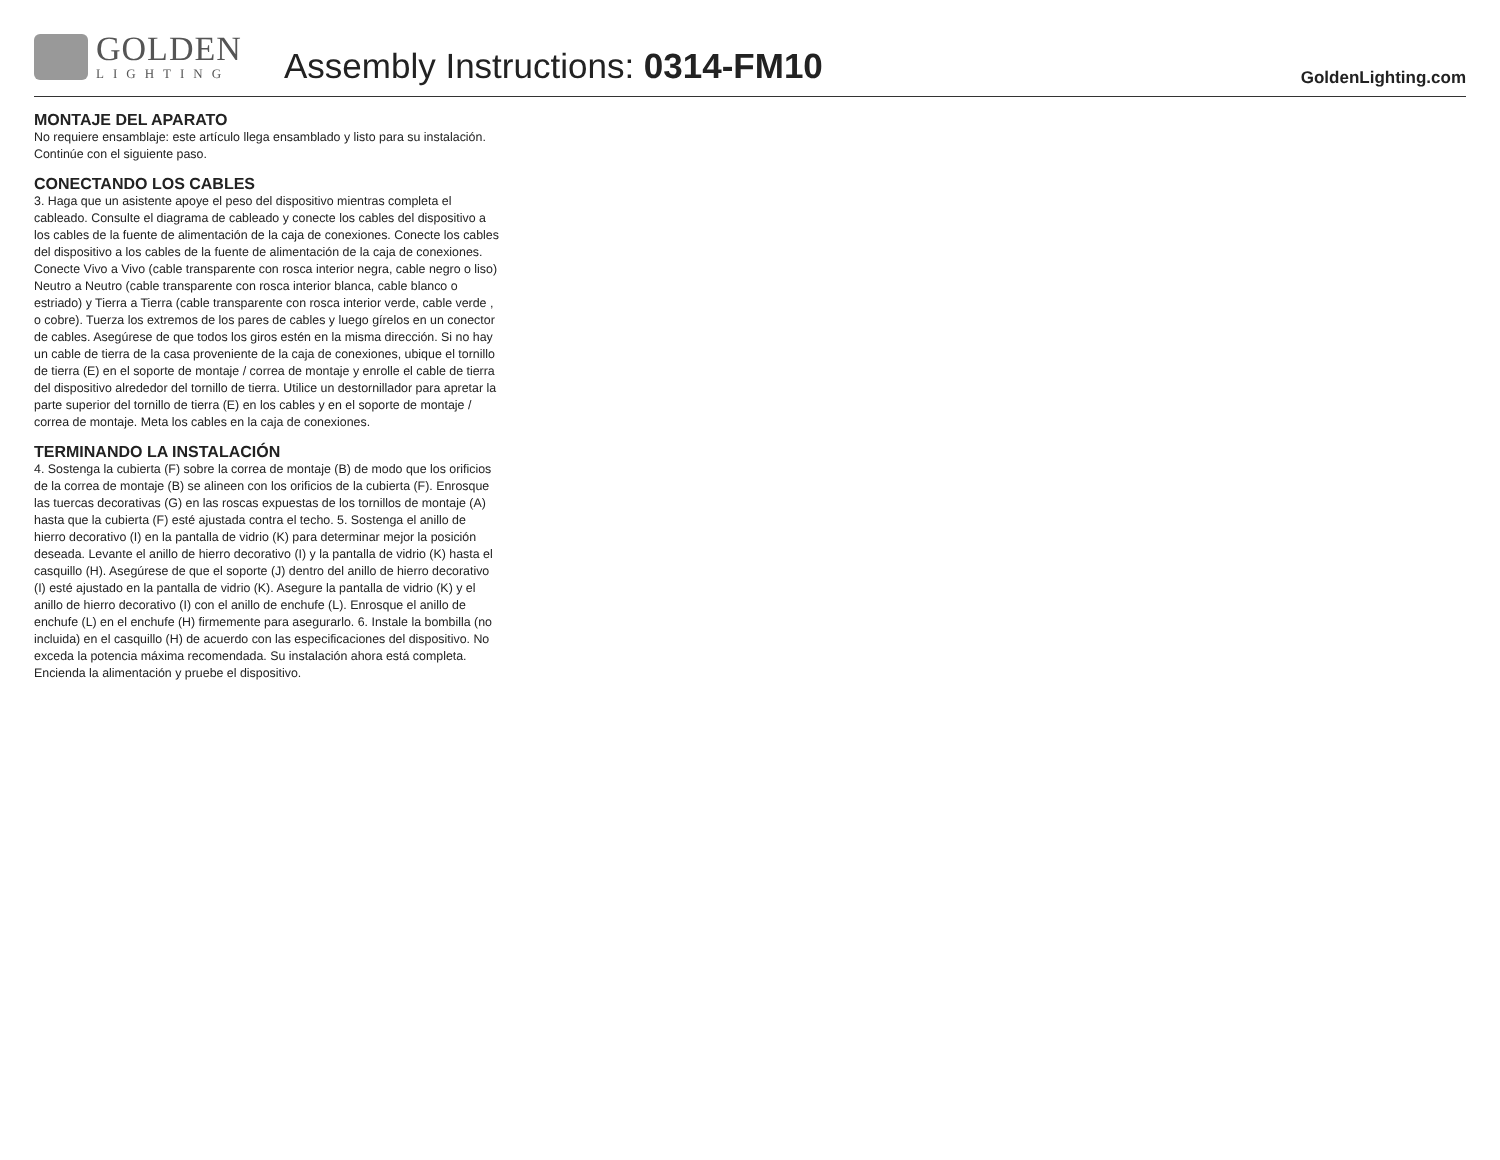GOLDEN
LIGHTING
Assembly Instructions: 0314-FM10
GoldenLighting.com
MONTAJE DEL APARATO
No requiere ensamblaje: este artículo llega ensamblado y listo para su instalación. Continúe con el siguiente paso.
CONECTANDO LOS CABLES
3. Haga que un asistente apoye el peso del dispositivo mientras completa el cableado. Consulte el diagrama de cableado y conecte los cables del dispositivo a los cables de la fuente de alimentación de la caja de conexiones. Conecte los cables del dispositivo a los cables de la fuente de alimentación de la caja de conexiones. Conecte Vivo a Vivo (cable transparente con rosca interior negra, cable negro o liso) Neutro a Neutro (cable transparente con rosca interior blanca, cable blanco o estriado) y Tierra a Tierra (cable transparente con rosca interior verde, cable verde , o cobre). Tuerza los extremos de los pares de cables y luego gírelos en un conector de cables. Asegúrese de que todos los giros estén en la misma dirección. Si no hay un cable de tierra de la casa proveniente de la caja de conexiones, ubique el tornillo de tierra (E) en el soporte de montaje / correa de montaje y enrolle el cable de tierra del dispositivo alrededor del tornillo de tierra. Utilice un destornillador para apretar la parte superior del tornillo de tierra (E) en los cables y en el soporte de montaje / correa de montaje. Meta los cables en la caja de conexiones.
TERMINANDO LA INSTALACIÓN
4. Sostenga la cubierta (F) sobre la correa de montaje (B) de modo que los orificios de la correa de montaje (B) se alineen con los orificios de la cubierta (F). Enrosque las tuercas decorativas (G) en las roscas expuestas de los tornillos de montaje (A) hasta que la cubierta (F) esté ajustada contra el techo. 5. Sostenga el anillo de hierro decorativo (I) en la pantalla de vidrio (K) para determinar mejor la posición deseada. Levante el anillo de hierro decorativo (I) y la pantalla de vidrio (K) hasta el casquillo (H). Asegúrese de que el soporte (J) dentro del anillo de hierro decorativo (I) esté ajustado en la pantalla de vidrio (K). Asegure la pantalla de vidrio (K) y el anillo de hierro decorativo (I) con el anillo de enchufe (L). Enrosque el anillo de enchufe (L) en el enchufe (H) firmemente para asegurarlo. 6. Instale la bombilla (no incluida) en el casquillo (H) de acuerdo con las especificaciones del dispositivo. No exceda la potencia máxima recomendada. Su instalación ahora está completa. Encienda la alimentación y pruebe el dispositivo.